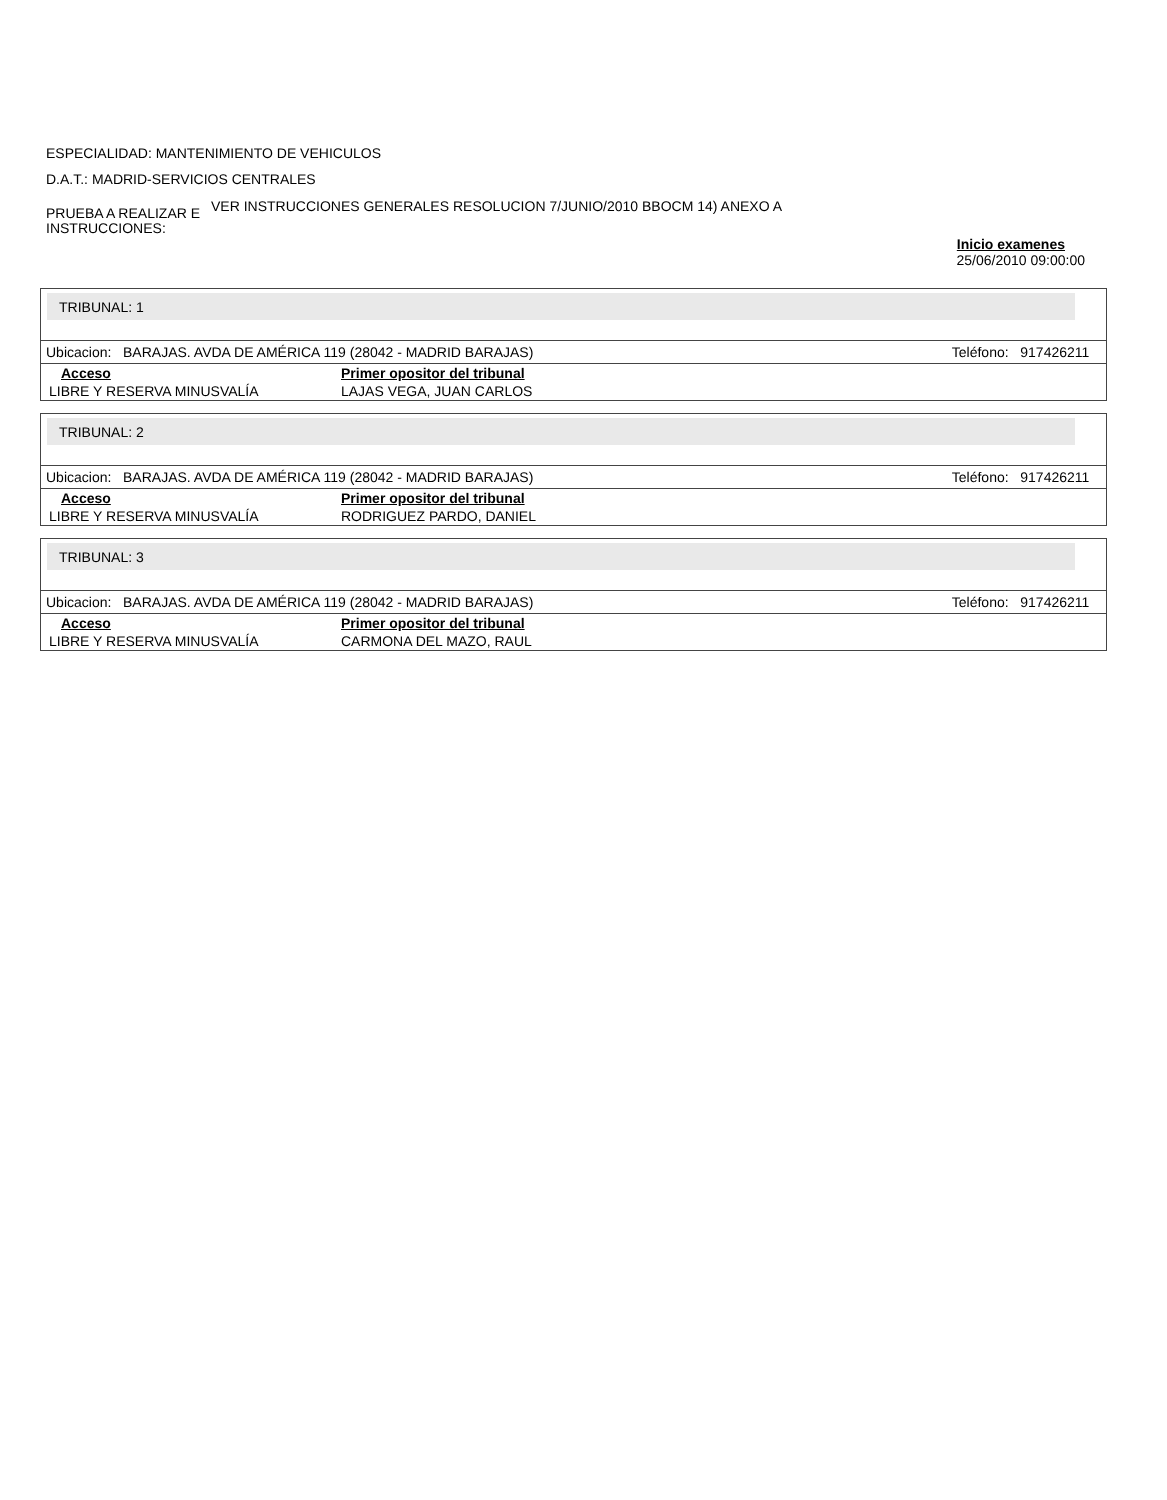ESPECIALIDAD: MANTENIMIENTO DE VEHICULOS
D.A.T.: MADRID-SERVICIOS CENTRALES
PRUEBA A REALIZAR E INSTRUCCIONES:
VER INSTRUCCIONES GENERALES RESOLUCION 7/JUNIO/2010 BBOCM 14) ANEXO A
Inicio examenes
25/06/2010 09:00:00
TRIBUNAL: 1
Ubicacion: BARAJAS. AVDA DE AMÉRICA 119 (28042 - MADRID BARAJAS) Teléfono: 917426211
| Acceso | Primer opositor del tribunal |
| --- | --- |
| LIBRE Y RESERVA MINUSVALÍA | LAJAS VEGA, JUAN CARLOS |
TRIBUNAL: 2
Ubicacion: BARAJAS. AVDA DE AMÉRICA 119 (28042 - MADRID BARAJAS) Teléfono: 917426211
| Acceso | Primer opositor del tribunal |
| --- | --- |
| LIBRE Y RESERVA MINUSVALÍA | RODRIGUEZ PARDO, DANIEL |
TRIBUNAL: 3
Ubicacion: BARAJAS. AVDA DE AMÉRICA 119 (28042 - MADRID BARAJAS) Teléfono: 917426211
| Acceso | Primer opositor del tribunal |
| --- | --- |
| LIBRE Y RESERVA MINUSVALÍA | CARMONA DEL MAZO, RAUL |